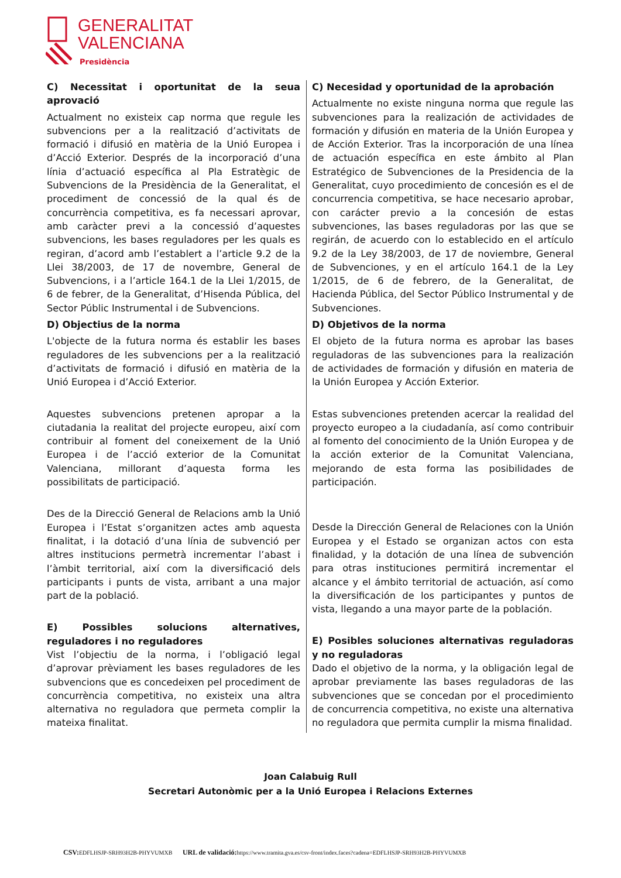GENERALITAT
VALENCIANA
Presidència
C) Necessitat i oportunitat de la seua aprovació
Actualment no existeix cap norma que regule les subvencions per a la realització d’activitats de formació i difusió en matèria de la Unió Europea i d’Acció Exterior. Després de la incorporació d’una línia d’actuació específica al Pla Estratègic de Subvencions de la Presidència de la Generalitat, el procediment de concessió de la qual és de concurrència competitiva, es fa necessari aprovar, amb caràcter previ a la concessió d’aquestes subvencions, les bases reguladores per les quals es regiran, d’acord amb l’establert a l’article 9.2 de la Llei 38/2003, de 17 de novembre, General de Subvencions, i a l’article 164.1 de la Llei 1/2015, de 6 de febrer, de la Generalitat, d’Hisenda Pública, del Sector Públic Instrumental i de Subvencions.
D) Objectius de la norma
L'objecte de la futura norma és establir les bases reguladores de les subvencions per a la realització d’activitats de formació i difusió en matèria de la Unió Europea i d’Acció Exterior.
Aquestes subvencions pretenen apropar a la ciutadania la realitat del projecte europeu, així com contribuir al foment del coneixement de la Unió Europea i de l’acció exterior de la Comunitat Valenciana, millorant d’aquesta forma les possibilitats de participació.
Des de la Direcció General de Relacions amb la Unió Europea i l’Estat s’organitzen actes amb aquesta finalitat, i la dotació d’una línia de subvenció per altres institucions permetrà incrementar l’abast i l’àmbit territorial, així com la diversificació dels participants i punts de vista, arribant a una major part de la població.
E) Possibles solucions alternatives, reguladores i no reguladores
Vist l’objectiu de la norma, i l’obligació legal d’aprovar prèviament les bases reguladores de les subvencions que es concedeixen pel procediment de concurrència competitiva, no existeix una altra alternativa no reguladora que permeta complir la mateixa finalitat.
C) Necesidad y oportunidad de la aprobación
Actualmente no existe ninguna norma que regule las subvenciones para la realización de actividades de formación y difusión en materia de la Unión Europea y de Acción Exterior. Tras la incorporación de una línea de actuación específica en este ámbito al Plan Estratégico de Subvenciones de la Presidencia de la Generalitat, cuyo procedimiento de concesión es el de concurrencia competitiva, se hace necesario aprobar, con carácter previo a la concesión de estas subvenciones, las bases reguladoras por las que se regirán, de acuerdo con lo establecido en el artículo 9.2 de la Ley 38/2003, de 17 de noviembre, General de Subvenciones, y en el artículo 164.1 de la Ley 1/2015, de 6 de febrero, de la Generalitat, de Hacienda Pública, del Sector Público Instrumental y de Subvenciones.
D) Objetivos de la norma
El objeto de la futura norma es aprobar las bases reguladoras de las subvenciones para la realización de actividades de formación y difusión en materia de la Unión Europea y Acción Exterior.
Estas subvenciones pretenden acercar la realidad del proyecto europeo a la ciudadanía, así como contribuir al fomento del conocimiento de la Unión Europea y de la acción exterior de la Comunitat Valenciana, mejorando de esta forma las posibilidades de participación.
Desde la Dirección General de Relaciones con la Unión Europea y el Estado se organizan actos con esta finalidad, y la dotación de una línea de subvención para otras instituciones permitirá incrementar el alcance y el ámbito territorial de actuación, así como la diversificación de los participantes y puntos de vista, llegando a una mayor parte de la población.
E) Posibles soluciones alternativas reguladoras y no reguladoras
Dado el objetivo de la norma, y la obligación legal de aprobar previamente las bases reguladoras de las subvenciones que se concedan por el procedimiento de concurrencia competitiva, no existe una alternativa no reguladora que permita cumplir la misma finalidad.
Joan Calabuig Rull
Secretari Autonòmic per a la Unió Europea i Relacions Externes
CSV: EDFLHSJP-SRH93H2B-PHYVUMXB URL de validació: https://www.tramita.gva.es/csv-front/index.faces?cadena=EDFLHSJP-SRH93H2B-PHYVUMXB